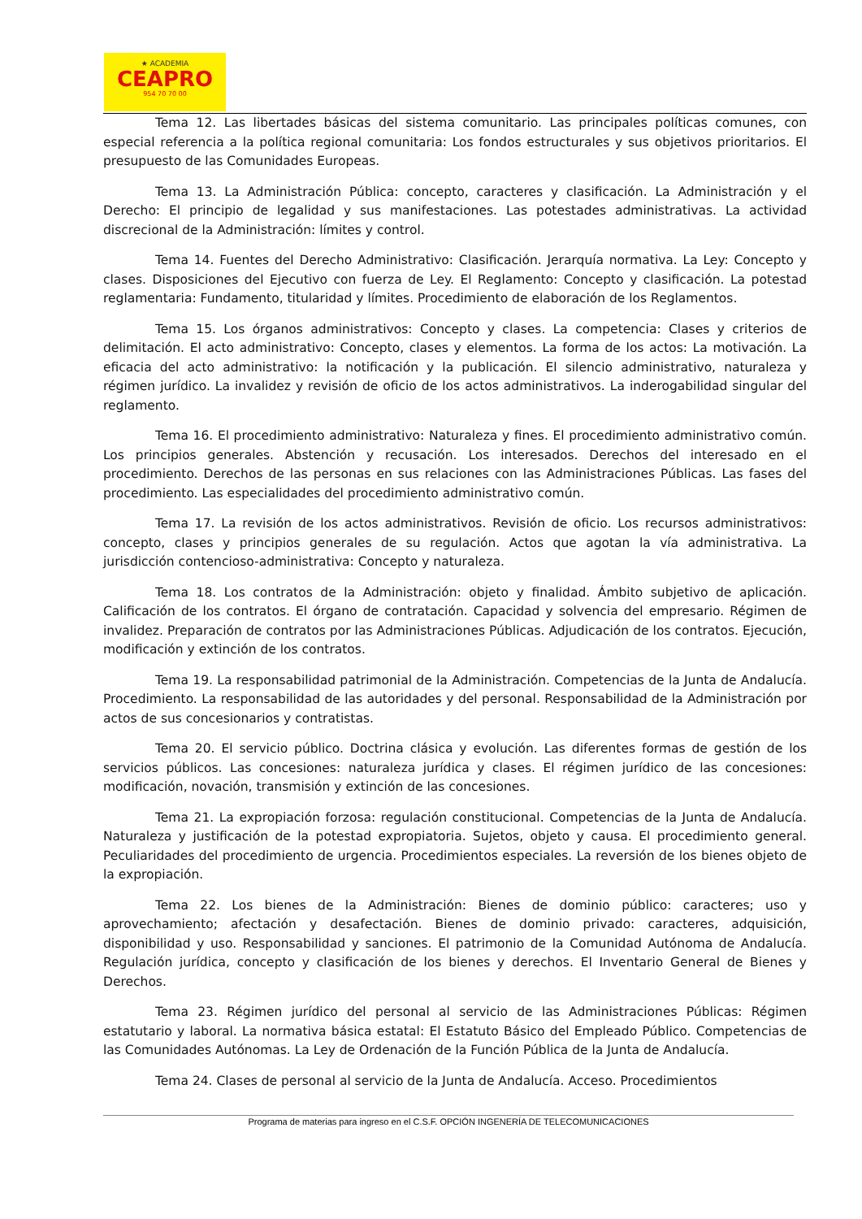★ ACADEMIA
CEAPRO
954 70 70 00
Tema 12. Las libertades básicas del sistema comunitario. Las principales políticas comunes, con especial referencia a la política regional comunitaria: Los fondos estructurales y sus objetivos prioritarios. El presupuesto de las Comunidades Europeas.
Tema 13. La Administración Pública: concepto, caracteres y clasificación. La Administración y el Derecho: El principio de legalidad y sus manifestaciones. Las potestades administrativas. La actividad discrecional de la Administración: límites y control.
Tema 14. Fuentes del Derecho Administrativo: Clasificación. Jerarquía normativa. La Ley: Concepto y clases. Disposiciones del Ejecutivo con fuerza de Ley. El Reglamento: Concepto y clasificación. La potestad reglamentaria: Fundamento, titularidad y límites. Procedimiento de elaboración de los Reglamentos.
Tema 15. Los órganos administrativos: Concepto y clases. La competencia: Clases y criterios de delimitación. El acto administrativo: Concepto, clases y elementos. La forma de los actos: La motivación. La eficacia del acto administrativo: la notificación y la publicación. El silencio administrativo, naturaleza y régimen jurídico. La invalidez y revisión de oficio de los actos administrativos. La inderogabilidad singular del reglamento.
Tema 16. El procedimiento administrativo: Naturaleza y fines. El procedimiento administrativo común. Los principios generales. Abstención y recusación. Los interesados. Derechos del interesado en el procedimiento. Derechos de las personas en sus relaciones con las Administraciones Públicas. Las fases del procedimiento. Las especialidades del procedimiento administrativo común.
Tema 17. La revisión de los actos administrativos. Revisión de oficio. Los recursos administrativos: concepto, clases y principios generales de su regulación. Actos que agotan la vía administrativa. La jurisdicción contencioso-administrativa: Concepto y naturaleza.
Tema 18. Los contratos de la Administración: objeto y finalidad. Ámbito subjetivo de aplicación. Calificación de los contratos. El órgano de contratación. Capacidad y solvencia del empresario. Régimen de invalidez. Preparación de contratos por las Administraciones Públicas. Adjudicación de los contratos. Ejecución, modificación y extinción de los contratos.
Tema 19. La responsabilidad patrimonial de la Administración. Competencias de la Junta de Andalucía. Procedimiento. La responsabilidad de las autoridades y del personal. Responsabilidad de la Administración por actos de sus concesionarios y contratistas.
Tema 20. El servicio público. Doctrina clásica y evolución. Las diferentes formas de gestión de los servicios públicos. Las concesiones: naturaleza jurídica y clases. El régimen jurídico de las concesiones: modificación, novación, transmisión y extinción de las concesiones.
Tema 21. La expropiación forzosa: regulación constitucional. Competencias de la Junta de Andalucía. Naturaleza y justificación de la potestad expropiatoria. Sujetos, objeto y causa. El procedimiento general. Peculiaridades del procedimiento de urgencia. Procedimientos especiales. La reversión de los bienes objeto de la expropiación.
Tema 22. Los bienes de la Administración: Bienes de dominio público: caracteres; uso y aprovechamiento; afectación y desafectación. Bienes de dominio privado: caracteres, adquisición, disponibilidad y uso. Responsabilidad y sanciones. El patrimonio de la Comunidad Autónoma de Andalucía. Regulación jurídica, concepto y clasificación de los bienes y derechos. El Inventario General de Bienes y Derechos.
Tema 23. Régimen jurídico del personal al servicio de las Administraciones Públicas: Régimen estatutario y laboral. La normativa básica estatal: El Estatuto Básico del Empleado Público. Competencias de las Comunidades Autónomas. La Ley de Ordenación de la Función Pública de la Junta de Andalucía.
Tema 24. Clases de personal al servicio de la Junta de Andalucía. Acceso. Procedimientos
Programa de materias para ingreso en el C.S.F. OPCIÓN INGENERÍA DE TELECOMUNICACIONES